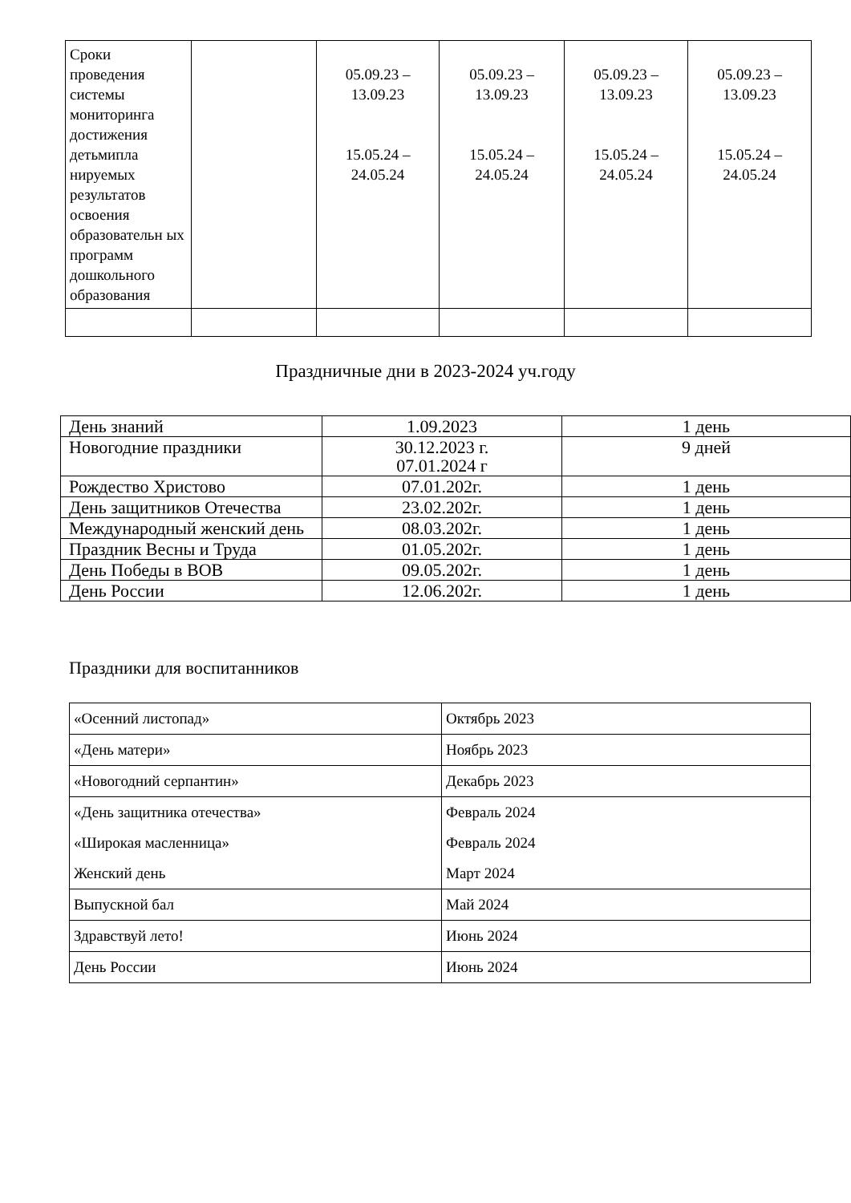| Сроки проведения системы мониторинга достижения детьмипла нируемых результатов освоения образовательн ых программ дошкольного образования | | 05.09.23 – 13.09.23 15.05.24 – 24.05.24 | 05.09.23 – 13.09.23 15.05.24 – 24.05.24 | 05.09.23 – 13.09.23 15.05.24 – 24.05.24 | 05.09.23 – 13.09.23 15.05.24 – 24.05.24 |
Праздничные дни в 2023-2024 уч.году
| День знаний | 1.09.2023 | 1 день |
| Новогодние праздники | 30.12.2023 г. 07.01.2024 г | 9 дней |
| Рождество Христово | 07.01.202г. | 1 день |
| День защитников Отечества | 23.02.202г. | 1 день |
| Международный женский день | 08.03.202г. | 1 день |
| Праздник Весны и Труда | 01.05.202г. | 1 день |
| День Победы в ВОВ | 09.05.202г. | 1 день |
| День России | 12.06.202г. | 1 день |
Праздники для воспитанников
| «Осенний листопад» | Октябрь 2023 |
| «День матери» | Ноябрь 2023 |
| «Новогодний серпантин» | Декабрь 2023 |
| «День защитника отечества» | Февраль 2024 |
| «Широкая масленница» | Февраль 2024 |
| Женский день | Март 2024 |
| Выпускной бал | Май 2024 |
| Здравствуй лето! | Июнь 2024 |
| День России | Июнь 2024 |